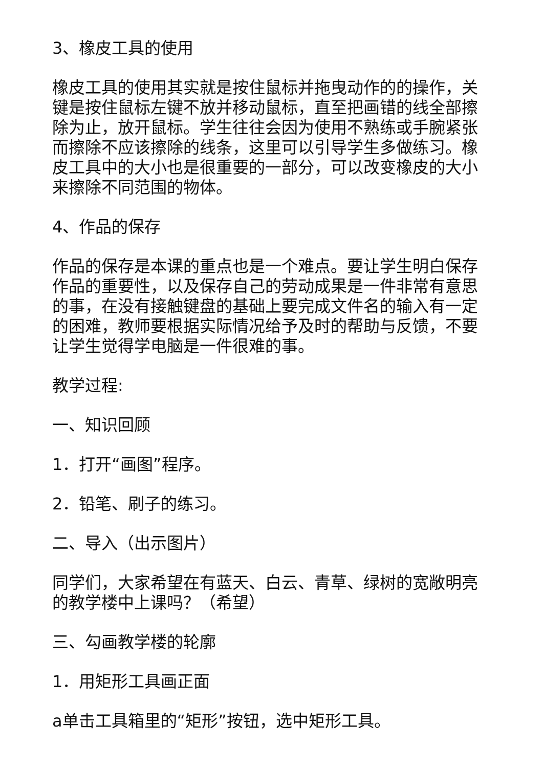3、橡皮工具的使用
橡皮工具的使用其实就是按住鼠标并拖曳动作的的操作，关键是按住鼠标左键不放并移动鼠标，直至把画错的线全部擦除为止，放开鼠标。学生往往会因为使用不熟练或手腕紧张而擦除不应该擦除的线条，这里可以引导学生多做练习。橡皮工具中的大小也是很重要的一部分，可以改变橡皮的大小来擦除不同范围的物体。
4、作品的保存
作品的保存是本课的重点也是一个难点。要让学生明白保存作品的重要性，以及保存自己的劳动成果是一件非常有意思的事，在没有接触键盘的基础上要完成文件名的输入有一定的困难，教师要根据实际情况给予及时的帮助与反馈，不要让学生觉得学电脑是一件很难的事。
教学过程:
一、知识回顾
1．打开“画图”程序。
2．铅笔、刷子的练习。
二、导入（出示图片）
同学们，大家希望在有蓝天、白云、青草、绿树的宽敞明亮的教学楼中上课吗？（希望）
三、勾画教学楼的轮廓
1．用矩形工具画正面
a单击工具箱里的“矩形”按钮，选中矩形工具。